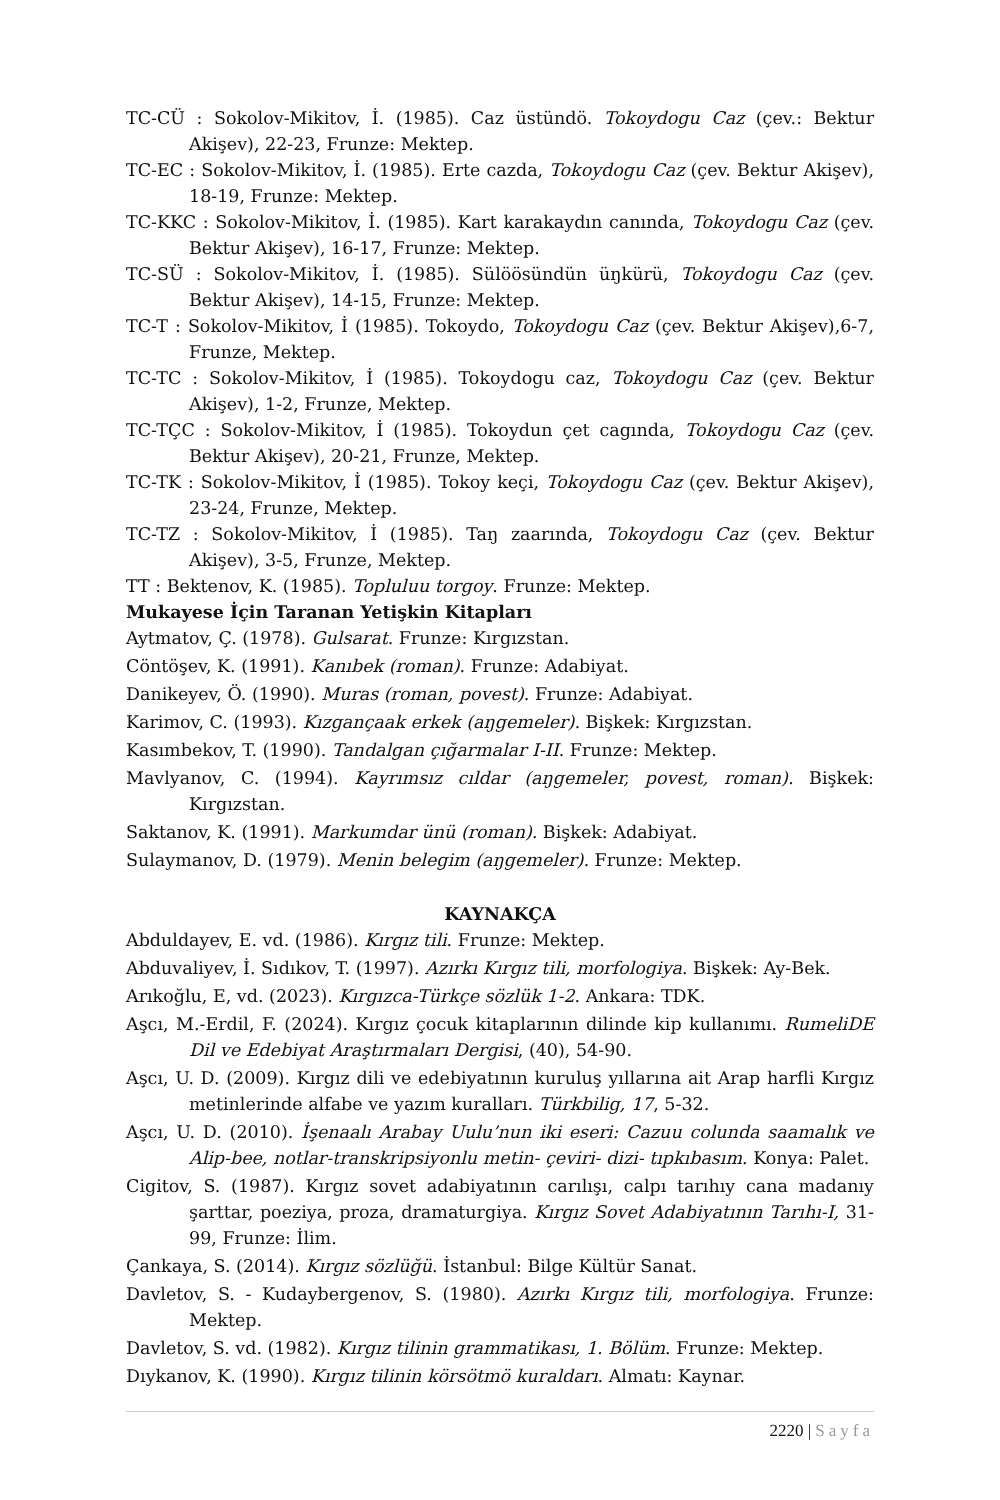TC-CÜ : Sokolov-Mikitov, İ. (1985). Caz üstündö. Tokoydogu Caz (çev.: Bektur Akişev), 22-23, Frunze: Mektep.
TC-EC : Sokolov-Mikitov, İ. (1985). Erte cazda, Tokoydogu Caz (çev. Bektur Akişev), 18-19, Frunze: Mektep.
TC-KKC : Sokolov-Mikitov, İ. (1985). Kart karakaydın canında, Tokoydogu Caz (çev. Bektur Akişev), 16-17, Frunze: Mektep.
TC-SÜ : Sokolov-Mikitov, İ. (1985). Sülöösündün üŋkürü, Tokoydogu Caz (çev. Bektur Akişev), 14-15, Frunze: Mektep.
TC-T : Sokolov-Mikitov, İ (1985). Tokoydo, Tokoydogu Caz (çev. Bektur Akişev),6-7, Frunze, Mektep.
TC-TC : Sokolov-Mikitov, İ (1985). Tokoydogu caz, Tokoydogu Caz (çev. Bektur Akişev), 1-2, Frunze, Mektep.
TC-TÇC : Sokolov-Mikitov, İ (1985). Tokoydun çet cagında, Tokoydogu Caz (çev. Bektur Akişev), 20-21, Frunze, Mektep.
TC-TK : Sokolov-Mikitov, İ (1985). Tokoy keçi, Tokoydogu Caz (çev. Bektur Akişev), 23-24, Frunze, Mektep.
TC-TZ : Sokolov-Mikitov, İ (1985). Taŋ zaarında, Tokoydogu Caz (çev. Bektur Akişev), 3-5, Frunze, Mektep.
TT : Bektenov, K. (1985). Topluluu torgoy. Frunze: Mektep.
Mukayese İçin Taranan Yetişkin Kitapları
Aytmatov, Ç. (1978). Gulsarat. Frunze: Kırgızstan.
Cöntöşev, K. (1991). Kanıbek (roman). Frunze: Adabiyat.
Danikeyev, Ö. (1990). Muras (roman, povest). Frunze: Adabiyat.
Karimov, C. (1993). Kızgançaak erkek (aŋgemeler). Bişkek: Kırgızstan.
Kasımbekov, T. (1990). Tandalgan çığarmalar I-II. Frunze: Mektep.
Mavlyanov, C. (1994). Kayrımsız cıldar (aŋgemeler, povest, roman). Bişkek: Kırgızstan.
Saktanov, K. (1991). Markumdar ünü (roman). Bişkek: Adabiyat.
Sulaymanov, D. (1979). Menin belegim (aŋgemeler). Frunze: Mektep.
KAYNAKÇA
Abduldayev, E. vd. (1986). Kırgız tili. Frunze: Mektep.
Abduvaliyev, İ. Sıdıkov, T. (1997). Azırkı Kırgız tili, morfologiya. Bişkek: Ay-Bek.
Arıkoğlu, E, vd. (2023). Kırgızca-Türkçe sözlük 1-2. Ankara: TDK.
Aşcı, M.-Erdil, F. (2024). Kırgız çocuk kitaplarının dilinde kip kullanımı. RumeliDE Dil ve Edebiyat Araştırmaları Dergisi, (40), 54-90.
Aşcı, U. D. (2009). Kırgız dili ve edebiyatının kuruluş yıllarına ait Arap harfli Kırgız metinlerinde alfabe ve yazım kuralları. Türkbilig, 17, 5-32.
Aşcı, U. D. (2010). İşenaalı Arabay Uulu’nun iki eseri: Cazuu colunda saamalık ve Alip-bee, notlar-transkripsiyonlu metin- çeviri- dizi- tıpkıbasım. Konya: Palet.
Cigitov, S. (1987). Kırgız sovet adabiyatının carılışı, calpı tarıhıy cana madanıy şarttar, poeziya, proza, dramaturgiya. Kırgız Sovet Adabiyatının Tarıhı-I, 31-99, Frunze: İlim.
Çankaya, S. (2014). Kırgız sözlüğü. İstanbul: Bilge Kültür Sanat.
Davletov, S. - Kudaybergenov, S. (1980). Azırkı Kırgız tili, morfologiya. Frunze: Mektep.
Davletov, S. vd. (1982). Kırgız tilinin grammatikası, 1. Bölüm. Frunze: Mektep.
Dıykanov, K. (1990). Kırgız tilinin körsötmö kuraldarı. Almatı: Kaynar.
2220 | Sayfa